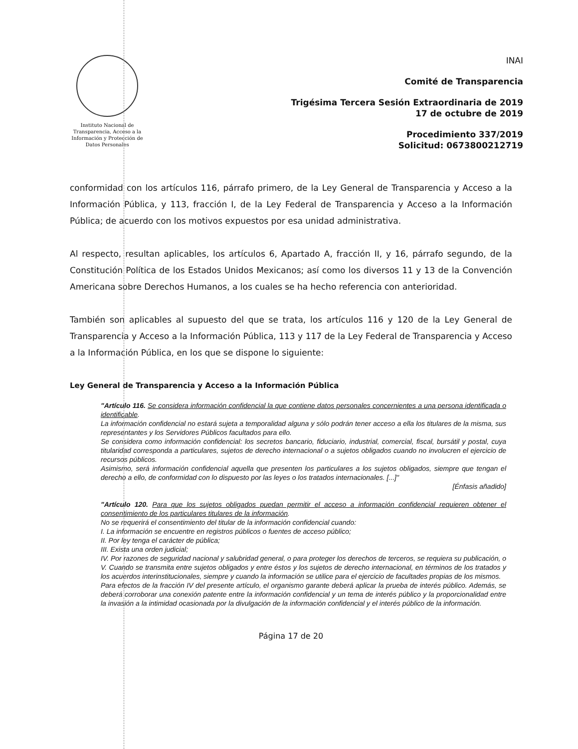Instituto Nacional de Transparencia, Acceso a la Información y Protección de Datos Personales
INAI
Comité de Transparencia
Trigésima Tercera Sesión Extraordinaria de 2019
17 de octubre de 2019
Procedimiento 337/2019
Solicitud: 0673800212719
conformidad con los artículos 116, párrafo primero, de la Ley General de Transparencia y Acceso a la Información Pública, y 113, fracción I, de la Ley Federal de Transparencia y Acceso a la Información Pública; de acuerdo con los motivos expuestos por esa unidad administrativa.
Al respecto, resultan aplicables, los artículos 6, Apartado A, fracción II, y 16, párrafo segundo, de la Constitución Política de los Estados Unidos Mexicanos; así como los diversos 11 y 13 de la Convención Americana sobre Derechos Humanos, a los cuales se ha hecho referencia con anterioridad.
También son aplicables al supuesto del que se trata, los artículos 116 y 120 de la Ley General de Transparencia y Acceso a la Información Pública, 113 y 117 de la Ley Federal de Transparencia y Acceso a la Información Pública, en los que se dispone lo siguiente:
Ley General de Transparencia y Acceso a la Información Pública
"Artículo 116. Se considera información confidencial la que contiene datos personales concernientes a una persona identificada o identificable.
La información confidencial no estará sujeta a temporalidad alguna y sólo podrán tener acceso a ella los titulares de la misma, sus representantes y los Servidores Públicos facultados para ello.
Se considera como información confidencial: los secretos bancario, fiduciario, industrial, comercial, fiscal, bursátil y postal, cuya titularidad corresponda a particulares, sujetos de derecho internacional o a sujetos obligados cuando no involucren el ejercicio de recursos públicos.
Asimismo, será información confidencial aquella que presenten los particulares a los sujetos obligados, siempre que tengan el derecho a ello, de conformidad con lo dispuesto por las leyes o los tratados internacionales. [...]"
[Énfasis añadido]
"Artículo 120. Para que los sujetos obligados puedan permitir el acceso a información confidencial requieren obtener el consentimiento de los particulares titulares de la información.
No se requerirá el consentimiento del titular de la información confidencial cuando:
I. La información se encuentre en registros públicos o fuentes de acceso público;
II. Por ley tenga el carácter de pública;
III. Exista una orden judicial;
IV. Por razones de seguridad nacional y salubridad general, o para proteger los derechos de terceros, se requiera su publicación, o
V. Cuando se transmita entre sujetos obligados y entre éstos y los sujetos de derecho internacional, en términos de los tratados y los acuerdos interinstitucionales, siempre y cuando la información se utilice para el ejercicio de facultades propias de los mismos.
Para efectos de la fracción IV del presente artículo, el organismo garante deberá aplicar la prueba de interés público. Además, se deberá corroborar una conexión patente entre la información confidencial y un tema de interés público y la proporcionalidad entre la invasión a la intimidad ocasionada por la divulgación de la información confidencial y el interés público de la información.
Página 17 de 20